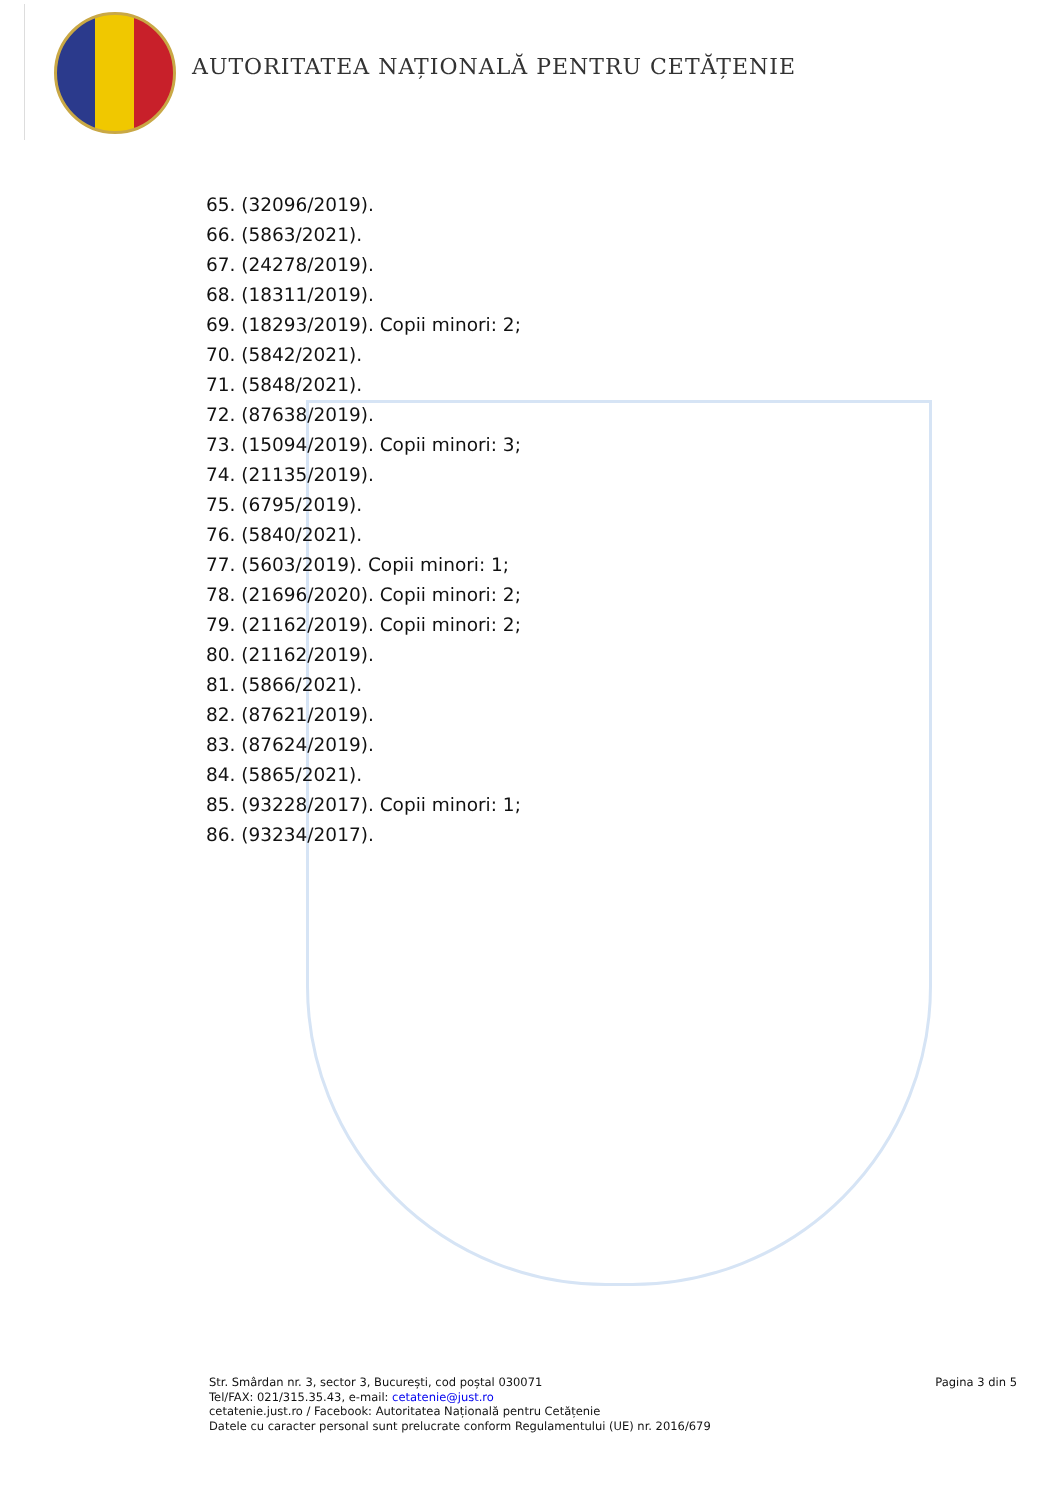AUTORITATEA NAȚIONALĂ PENTRU CETĂȚENIE
65. (32096/2019).
66. (5863/2021).
67. (24278/2019).
68. (18311/2019).
69. (18293/2019). Copii minori: 2;
70. (5842/2021).
71. (5848/2021).
72. (87638/2019).
73. (15094/2019). Copii minori: 3;
74. (21135/2019).
75. (6795/2019).
76. (5840/2021).
77. (5603/2019). Copii minori: 1;
78. (21696/2020). Copii minori: 2;
79. (21162/2019). Copii minori: 2;
80. (21162/2019).
81. (5866/2021).
82. (87621/2019).
83. (87624/2019).
84. (5865/2021).
85. (93228/2017). Copii minori: 1;
86. (93234/2017).
Str. Smârdan nr. 3, sector 3, București, cod poștal 030071
Tel/FAX: 021/315.35.43, e-mail: cetatenie@just.ro
cetatenie.just.ro / Facebook: Autoritatea Națională pentru Cetățenie
Datele cu caracter personal sunt prelucrate conform Regulamentului (UE) nr. 2016/679
Pagina 3 din 5